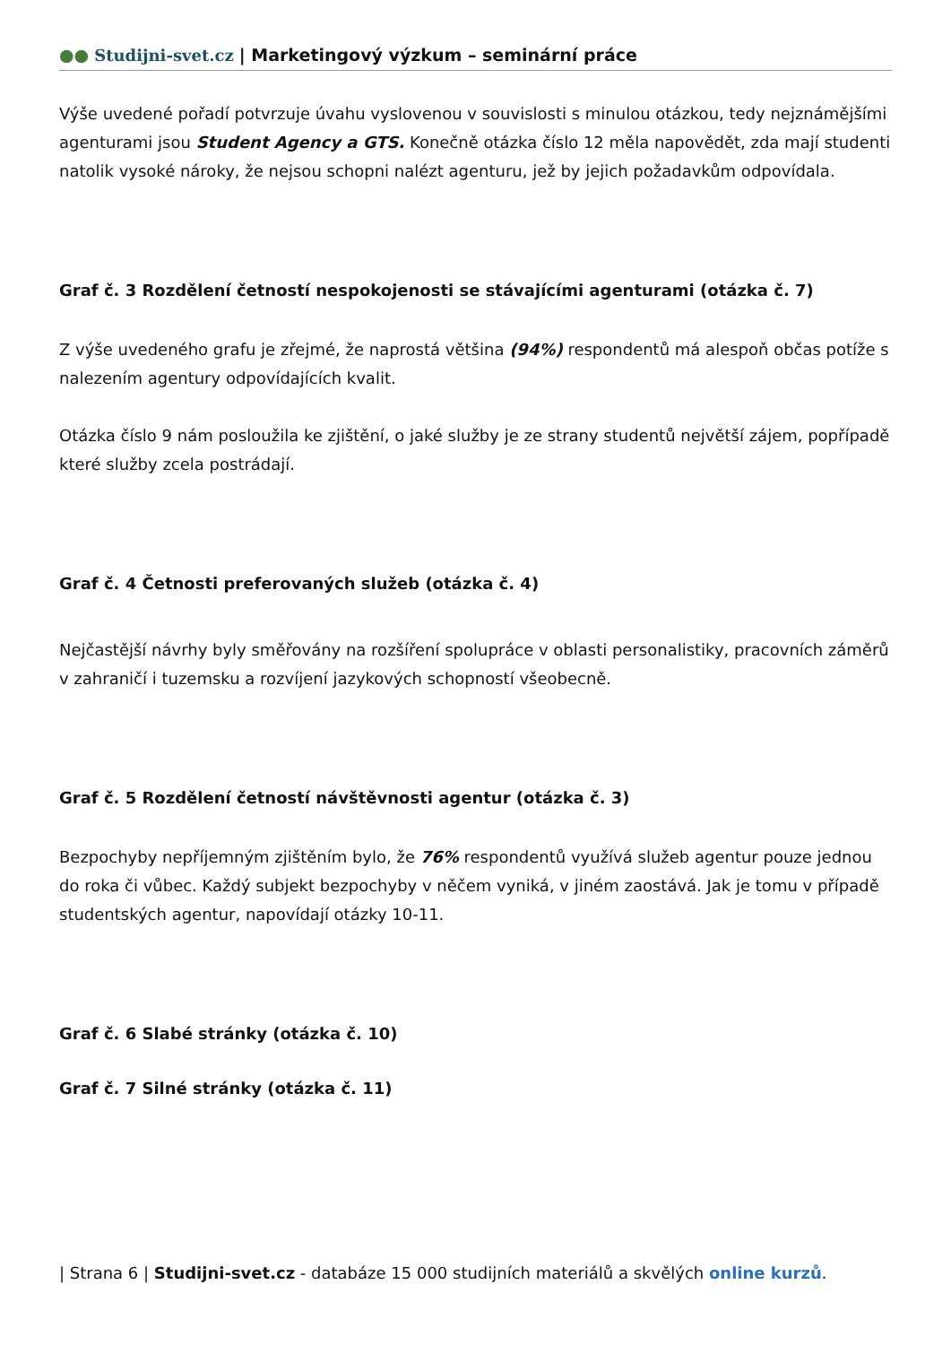●● Studijni-svet.cz | Marketingový výzkum – seminární práce
Výše uvedené pořadí potvrzuje úvahu vyslovenou v souvislosti s minulou otázkou, tedy nejznámějšími agenturami jsou Student Agency a GTS. Konečně otázka číslo 12 měla napovědět, zda mají studenti natolik vysoké nároky, že nejsou schopni nalézt agenturu, jež by jejich požadavkům odpovídala.
Graf č. 3 Rozdělení četností nespokojenosti se stávajícími agenturami (otázka č. 7)
Z výše uvedeného grafu je zřejmé, že naprostá většina (94%) respondentů má alespoň občas potíže s nalezením agentury odpovídajících kvalit.
Otázka číslo 9 nám posloužila ke zjištění, o jaké služby je ze strany studentů největší zájem, popřípadě které služby zcela postrádají.
Graf č. 4 Četnosti preferovaných služeb (otázka č. 4)
Nejčastější návrhy byly směřovány na rozšíření spolupráce v oblasti personalistiky, pracovních záměrů v zahraničí i tuzemsku a rozvíjení jazykových schopností všeobecně.
Graf č. 5 Rozdělení četností návštěvnosti agentur (otázka č. 3)
Bezpochyby nepříjemným zjištěním bylo, že 76% respondentů využívá služeb agentur pouze jednou do roka či vůbec. Každý subjekt bezpochyby v něčem vyniká, v jiném zaostává. Jak je tomu v případě studentských agentur, napovídají otázky 10-11.
Graf č. 6 Slabé stránky (otázka č. 10)
Graf č. 7 Silné stránky (otázka č. 11)
| Strana 6 | Studijni-svet.cz - databáze 15 000 studijních materiálů a skvělých online kurzů.